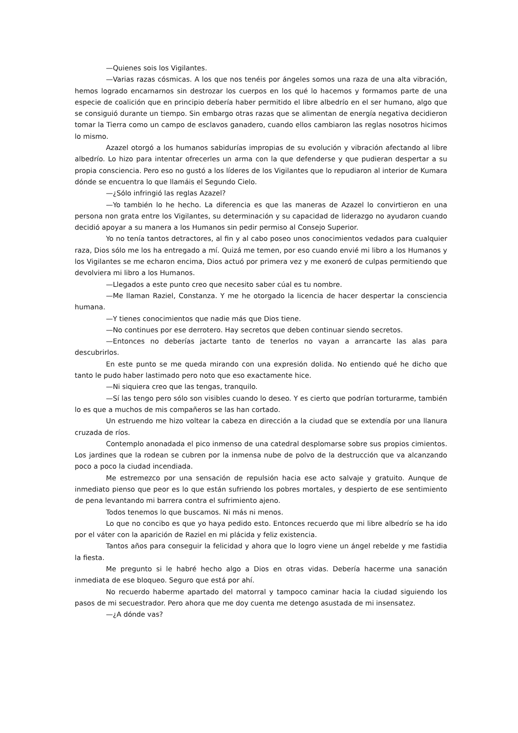—Quienes sois los Vigilantes.
—Varias razas cósmicas. A los que nos tenéis por ángeles somos una raza de una alta vibración, hemos logrado encarnarnos sin destrozar los cuerpos en los qué lo hacemos y formamos parte de una especie de coalición que en principio debería haber permitido el libre albedrío en el ser humano, algo que se consiguió durante un tiempo. Sin embargo otras razas que se alimentan de energía negativa decidieron tomar la Tierra como un campo de esclavos ganadero, cuando ellos cambiaron las reglas nosotros hicimos lo mismo.
Azazel otorgó a los humanos sabidurías impropias de su evolución y vibración afectando al libre albedrío. Lo hizo para intentar ofrecerles un arma con la que defenderse y que pudieran despertar a su propia consciencia. Pero eso no gustó a los líderes de los Vigilantes que lo repudiaron al interior de Kumara dónde se encuentra lo que llamáis el Segundo Cielo.
—¿Sólo infringió las reglas Azazel?
—Yo también lo he hecho. La diferencia es que las maneras de Azazel lo convirtieron en una persona non grata entre los Vigilantes, su determinación y su capacidad de liderazgo no ayudaron cuando decidió apoyar a su manera a los Humanos sin pedir permiso al Consejo Superior.
Yo no tenía tantos detractores, al fin y al cabo poseo unos conocimientos vedados para cualquier raza, Dios sólo me los ha entregado a mí. Quizá me temen, por eso cuando envié mi libro a los Humanos y los Vigilantes se me echaron encima, Dios actuó por primera vez y me exoneró de culpas permitiendo que devolviera mi libro a los Humanos.
—Llegados a este punto creo que necesito saber cúal es tu nombre.
—Me llaman Raziel, Constanza. Y me he otorgado la licencia de hacer despertar la consciencia humana.
—Y tienes conocimientos que nadie más que Dios tiene.
—No continues por ese derrotero. Hay secretos que deben continuar siendo secretos.
—Entonces no deberías jactarte tanto de tenerlos no vayan a arrancarte las alas para descubrirlos.
En este punto se me queda mirando con una expresión dolida. No entiendo qué he dicho que tanto le pudo haber lastimado pero noto que eso exactamente hice.
—Ni siquiera creo que las tengas, tranquilo.
—Sí las tengo pero sólo son visibles cuando lo deseo. Y es cierto que podrían torturarme, también lo es que a muchos de mis compañeros se las han cortado.
Un estruendo me hizo voltear la cabeza en dirección a la ciudad que se extendía por una llanura cruzada de ríos.
Contemplo anonadada el pico inmenso de una catedral desplomarse sobre sus propios cimientos. Los jardines que la rodean se cubren por la inmensa nube de polvo de la destrucción que va alcanzando poco a poco la ciudad incendiada.
Me estremezco por una sensación de repulsión hacia ese acto salvaje y gratuito. Aunque de inmediato pienso que peor es lo que están sufriendo los pobres mortales, y despierto de ese sentimiento de pena levantando mi barrera contra el sufrimiento ajeno.
Todos tenemos lo que buscamos. Ni más ni menos.
Lo que no concibo es que yo haya pedido esto. Entonces recuerdo que mi libre albedrío se ha ido por el váter con la aparición de Raziel en mi plácida y feliz existencia.
Tantos años para conseguir la felicidad y ahora que lo logro viene un ángel rebelde y me fastidia la fiesta.
Me pregunto si le habré hecho algo a Dios en otras vidas. Debería hacerme una sanación inmediata de ese bloqueo. Seguro que está por ahí.
No recuerdo haberme apartado del matorral y tampoco caminar hacia la ciudad siguiendo los pasos de mi secuestrador. Pero ahora que me doy cuenta me detengo asustada de mi insensatez.
—¿A dónde vas?